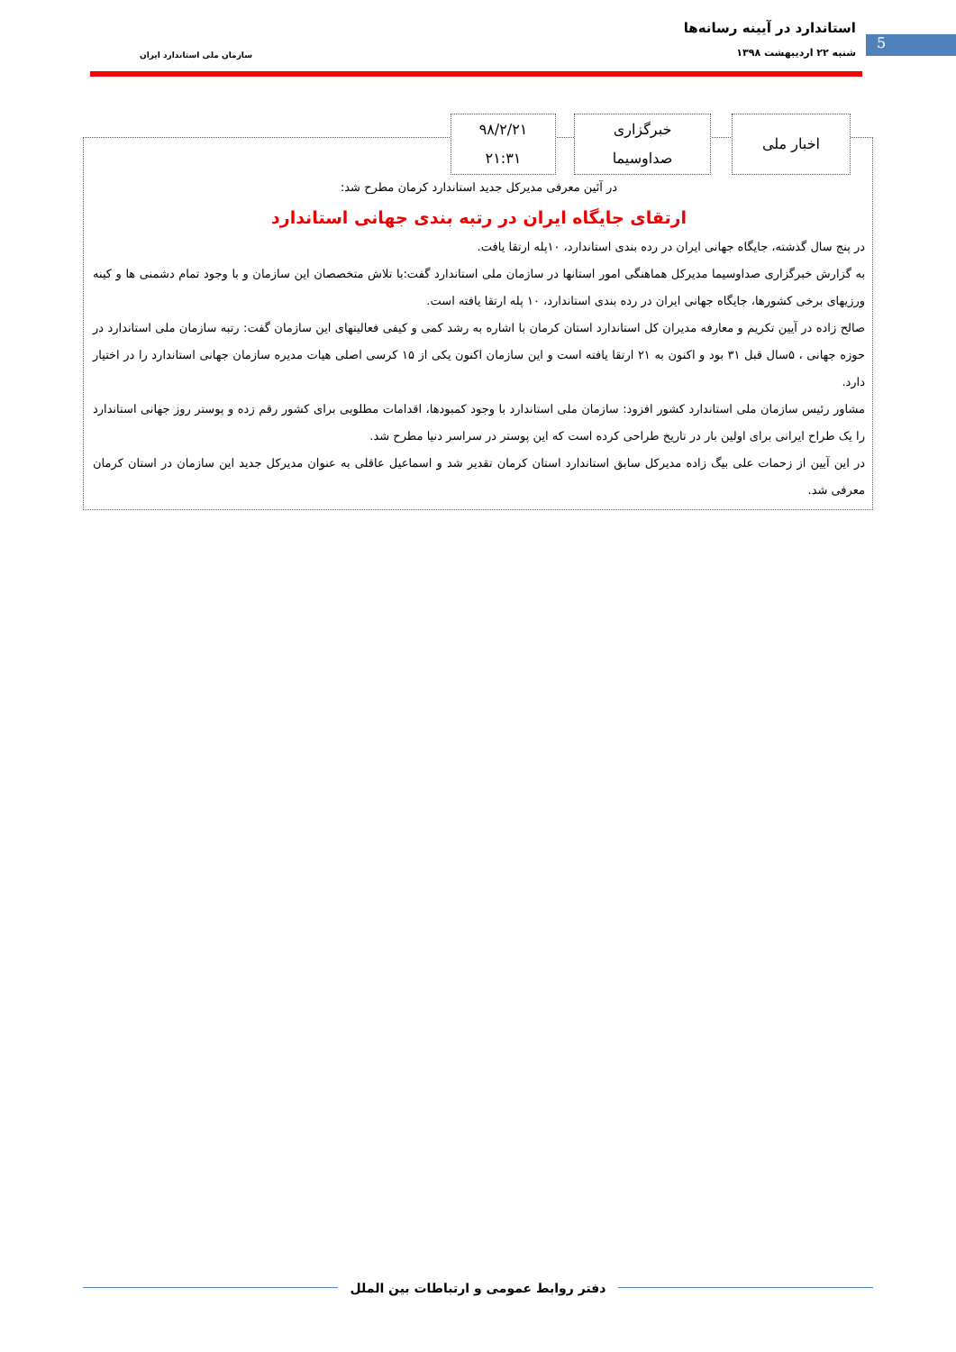استاندارد در آیینه رسانه‌ها
شنبه ۲۲ اردیبهشت ۱۳۹۸ سازمان ملی استاندارد ایران
5
در آئین معرفی مدیرکل جدید استاندارد کرمان مطرح شد:
ارتقای جایگاه ایران در رتبه بندی جهانی استاندارد
در پنج سال گذشته، جایگاه جهانی ایران در رده بندی استاندارد، ۱۰پله ارتقا یافت.
به گزارش خبرگزاری صداوسیما مدیرکل هماهنگی امور استانها در سازمان ملی استاندارد گفت:با تلاش متخصصان این سازمان و با وجود تمام دشمنی ها و کینه ورزیهای برخی کشورها، جایگاه جهانی ایران در رده بندی استاندارد، ۱۰ پله ارتقا یافته است.
صالح زاده در آیین تکریم و معارفه مدیران کل استاندارد استان کرمان با اشاره به رشد کمی و کیفی فعالیتهای این سازمان گفت: رتبه سازمان ملی استاندارد در حوزه جهانی ، ۵سال قبل ۳۱ بود و اکنون به ۲۱ ارتقا یافته است و این سازمان اکنون یکی از ۱۵ کرسی اصلی هیات مدیره سازمان جهانی استاندارد را در اختیار دارد.
مشاور رئیس سازمان ملی استاندارد کشور افزود: سازمان ملی استاندارد با وجود کمبودها، اقدامات مطلوبی برای کشور رقم زده و پوستر روز جهانی استاندارد را یک طراح ایرانی برای اولین بار در تاریخ طراحی کرده است که این پوستر در سراسر دنیا مطرح شد.
در این آیین از زحمات علی بیگ زاده مدیرکل سابق استاندارد استان کرمان تقدیر شد و اسماعیل عاقلی به عنوان مدیرکل جدید این سازمان در استان کرمان معرفی شد.
اخبار ملی خبرگزاری
صداوسیما
۹۸/۲/۲۱
۲۱:۳۱
دفتر روابط عمومی و ارتباطات بین الملل